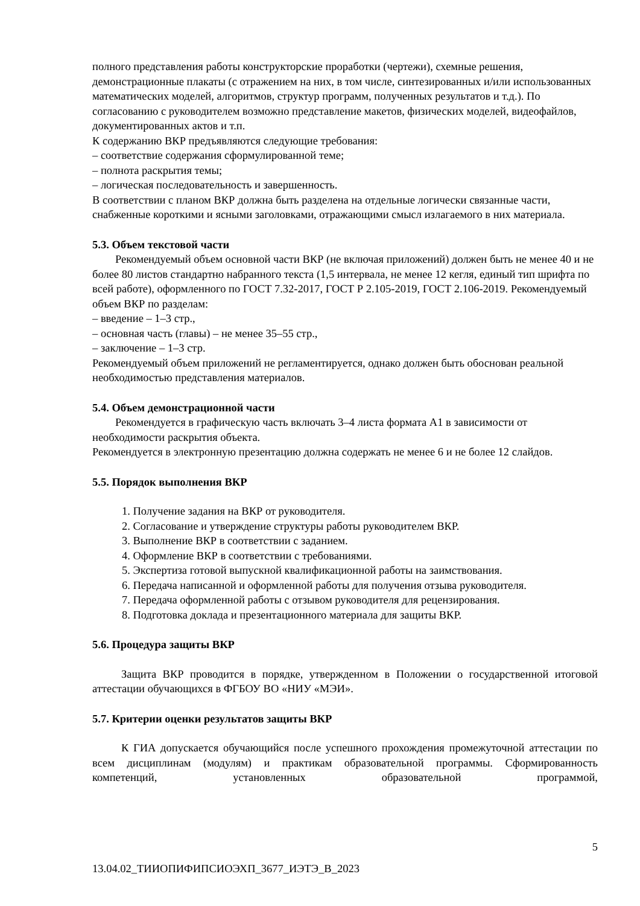полного представления работы конструкторские проработки (чертежи), схемные решения, демонстрационные плакаты (с отражением на них, в том числе, синтезированных и/или использованных математических моделей, алгоритмов, структур программ, полученных результатов и т.д.). По согласованию с руководителем возможно представление макетов, физических моделей, видеофайлов, документированных актов и т.п.
К содержанию ВКР предъявляются следующие требования:
– соответствие содержания сформулированной теме;
– полнота раскрытия темы;
– логическая последовательность и завершенность.
В соответствии с планом ВКР должна быть разделена на отдельные логически связанные части, снабженные короткими и ясными заголовками, отражающими смысл излагаемого в них материала.
5.3. Объем текстовой части
Рекомендуемый объем основной части ВКР (не включая приложений) должен быть не менее 40 и не более 80 листов стандартно набранного текста (1,5 интервала, не менее 12 кегля, единый тип шрифта по всей работе), оформленного по ГОСТ 7.32-2017, ГОСТ Р 2.105-2019, ГОСТ 2.106-2019. Рекомендуемый объем ВКР по разделам:
– введение – 1–3 стр.,
– основная часть (главы) – не менее 35–55 стр.,
– заключение – 1–3 стр.
Рекомендуемый объем приложений не регламентируется, однако должен быть обоснован реальной необходимостью представления материалов.
5.4. Объем демонстрационной части
Рекомендуется в графическую часть включать 3–4 листа формата А1 в зависимости от необходимости раскрытия объекта.
Рекомендуется в электронную презентацию должна содержать не менее 6 и не более 12 слайдов.
5.5. Порядок выполнения ВКР
1. Получение задания на ВКР от руководителя.
2. Согласование и утверждение структуры работы руководителем ВКР.
3. Выполнение ВКР в соответствии с заданием.
4. Оформление ВКР в соответствии с требованиями.
5. Экспертиза готовой выпускной квалификационной работы на заимствования.
6. Передача написанной и оформленной работы для получения отзыва руководителя.
7. Передача оформленной работы с отзывом руководителя для рецензирования.
8. Подготовка доклада и презентационного материала для защиты ВКР.
5.6. Процедура защиты ВКР
Защита ВКР проводится в порядке, утвержденном в Положении о государственной итоговой аттестации обучающихся в ФГБОУ ВО «НИУ «МЭИ».
5.7. Критерии оценки результатов защиты ВКР
К ГИА допускается обучающийся после успешного прохождения промежуточной аттестации по всем дисциплинам (модулям) и практикам образовательной программы. Сформированность компетенций, установленных образовательной программой,
5
13.04.02_ТИИОПИФИПСИОЭХП_3677_ИЭТЭ_В_2023